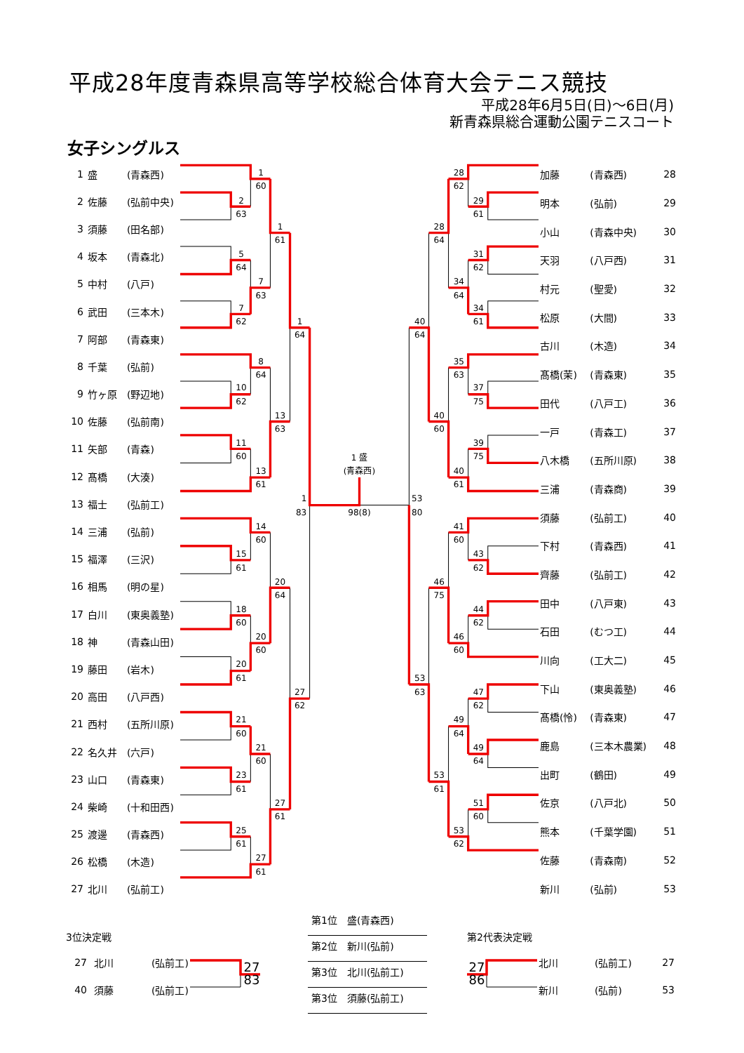平成28年度青森県高等学校総合体育大会テニス競技
平成28年6月5日(日)～6日(月)
新青森県総合運動公園テニスコート
女子シングルス
| 1 | 盛 | (青森西) |
| 2 | 佐藤 | (弘前中央) |
| 3 | 須藤 | (田名部) |
| 4 | 坂本 | (青森北) |
| 5 | 中村 | (八戸) |
| 6 | 武田 | (三本木) |
| 7 | 阿部 | (青森東) |
| 8 | 千葉 | (弘前) |
| 9 | 竹ヶ原 | (野辺地) |
| 10 | 佐藤 | (弘前南) |
| 11 | 矢部 | (青森) |
| 12 | 髙橋 | (大湊) |
| 13 | 福士 | (弘前工) |
| 14 | 三浦 | (弘前) |
| 15 | 福澤 | (三沢) |
| 16 | 相馬 | (明の星) |
| 17 | 白川 | (東奥義塾) |
| 18 | 神 | (青森山田) |
| 19 | 藤田 | (岩木) |
| 20 | 高田 | (八戸西) |
| 21 | 西村 | (五所川原) |
| 22 | 名久井 | (六戸) |
| 23 | 山口 | (青森東) |
| 24 | 柴崎 | (十和田西) |
| 25 | 渡邊 | (青森西) |
| 26 | 松橋 | (木造) |
| 27 | 北川 | (弘前工) |
1
60
2
63
1
61
5
64
7
63
7
62
1
64
8
64
10
62
13
63
11
60
1 盛
(青森西)
13
61
1
83
98(8)
53
80
14
60
15
61
20
64
18
60
20
60
20
61
27
62
21
60
21
60
23
61
27
61
25
61
27
61
28
62
29
61
28
64
31
62
34
64
34
61
40
64
35
63
37
75
40
60
39
75
40
61
41
60
43
62
46
75
44
62
46
60
53
63
47
62
49
64
49
64
53
61
51
60
53
62
| 加藤 | (青森西) | 28 |
| 明本 | (弘前) | 29 |
| 小山 | (青森中央) | 30 |
| 天羽 | (八戸西) | 31 |
| 村元 | (聖愛) | 32 |
| 松原 | (大間) | 33 |
| 古川 | (木造) | 34 |
| 髙橋(茉) | (青森東) | 35 |
| 田代 | (八戸工) | 36 |
| 一戸 | (青森工) | 37 |
| 八木橋 | (五所川原) | 38 |
| 三浦 | (青森商) | 39 |
| 須藤 | (弘前工) | 40 |
| 下村 | (青森西) | 41 |
| 齊藤 | (弘前工) | 42 |
| 田中 | (八戸東) | 43 |
| 石田 | (むつ工) | 44 |
| 川向 | (工大二) | 45 |
| 下山 | (東奥義塾) | 46 |
| 髙橋(怜) | (青森東) | 47 |
| 鹿島 | (三本木農業) | 48 |
| 出町 | (鶴田) | 49 |
| 佐京 | (八戸北) | 50 |
| 熊本 | (千葉学園) | 51 |
| 佐藤 | (青森南) | 52 |
| 新川 | (弘前) | 53 |
3位決定戦
| 27 | 北川 | (弘前工) |
| 40 | 須藤 | (弘前工) |
27
83
第1位　盛(青森西)
第2位　新川(弘前)
第3位　北川(弘前工)
第3位　須藤(弘前工)
第2代表決定戦
27
86
| 北川 | (弘前工) | 27 |
| 新川 | (弘前) | 53 |